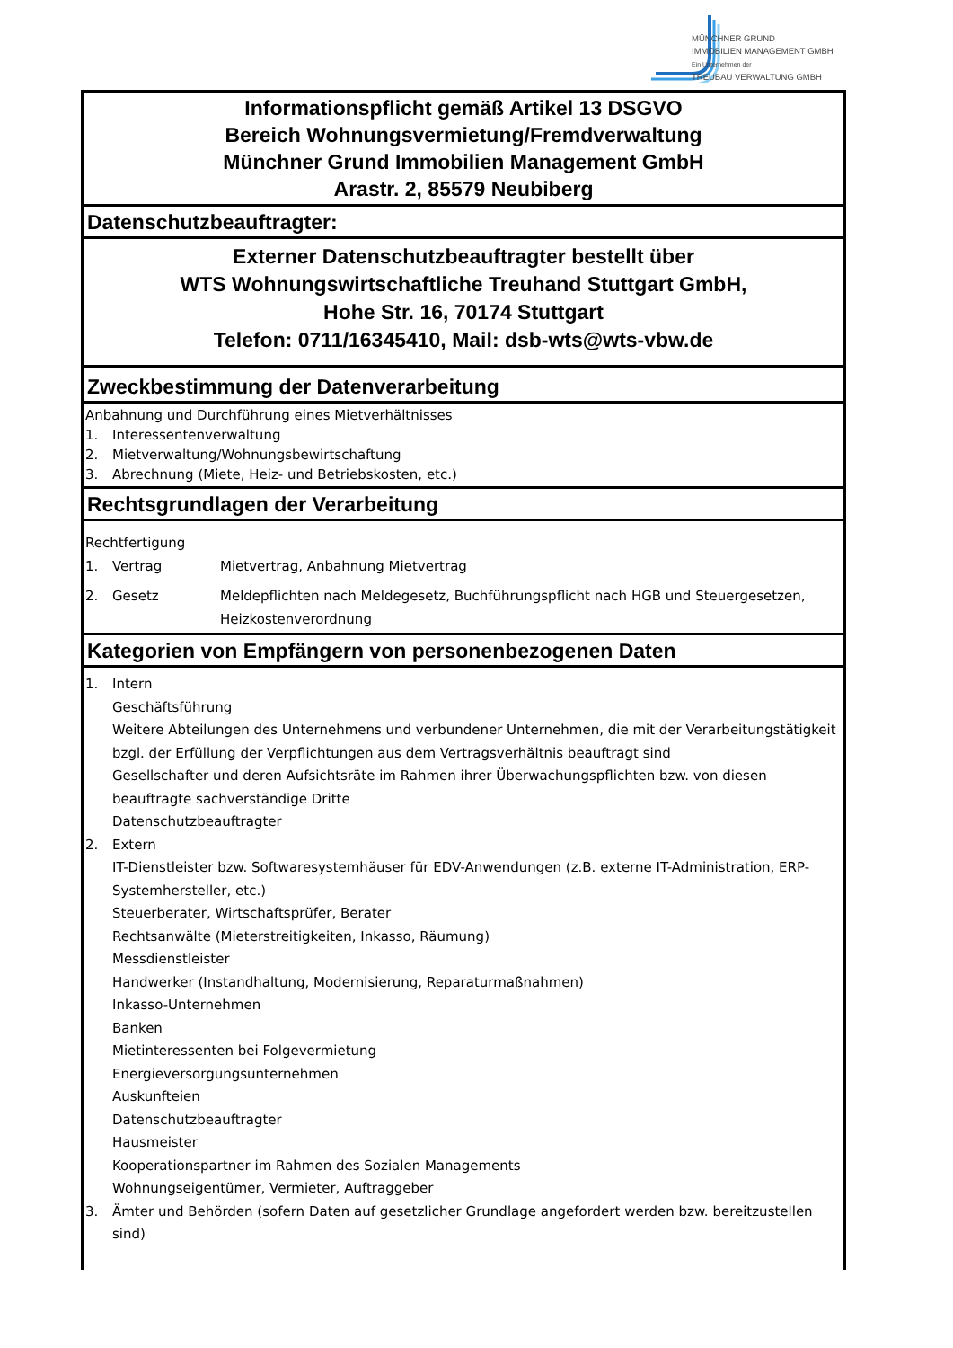MÜNCHNER GRUND
IMMOBILIEN MANAGEMENT GMBH
Ein Unternehmen der
TREUBAU VERWALTUNG GMBH
Informationspflicht gemäß Artikel 13 DSGVO
Bereich Wohnungsvermietung/Fremdverwaltung
Münchner Grund Immobilien Management GmbH
Arastr. 2, 85579 Neubiberg
Datenschutzbeauftragter:
Externer Datenschutzbeauftragter bestellt über
WTS Wohnungswirtschaftliche Treuhand Stuttgart GmbH,
Hohe Str. 16, 70174 Stuttgart
Telefon: 0711/16345410, Mail: dsb-wts@wts-vbw.de
Zweckbestimmung der Datenverarbeitung
Anbahnung und Durchführung eines Mietverhältnisses
1. Interessentenverwaltung
2. Mietverwaltung/Wohnungsbewirtschaftung
3. Abrechnung (Miete, Heiz- und Betriebskosten, etc.)
Rechtsgrundlagen der Verarbeitung
Rechtfertigung
1. Vertrag Mietvertrag, Anbahnung Mietvertrag
2. Gesetz Meldepflichten nach Meldegesetz, Buchführungspflicht nach HGB und Steuergesetzen, Heizkostenverordnung
Kategorien von Empfängern von personenbezogenen Daten
1. Intern
Geschäftsführung
Weitere Abteilungen des Unternehmens und verbundener Unternehmen, die mit der Verarbeitungstätigkeit bzgl. der Erfüllung der Verpflichtungen aus dem Vertragsverhältnis beauftragt sind
Gesellschafter und deren Aufsichtsräte im Rahmen ihrer Überwachungspflichten bzw. von diesen beauftragte sachverständige Dritte
Datenschutzbeauftragter
2. Extern
IT-Dienstleister bzw. Softwaresystemhäuser für EDV-Anwendungen (z.B. externe IT-Administration, ERP-Systemhersteller, etc.)
Steuerberater, Wirtschaftsprüfer, Berater
Rechtsanwälte (Mieterstreitigkeiten, Inkasso, Räumung)
Messdienstleister
Handwerker (Instandhaltung, Modernisierung, Reparaturmaßnahmen)
Inkasso-Unternehmen
Banken
Mietinteressenten bei Folgevermietung
Energieversorgungsunternehmen
Auskunfteien
Datenschutzbeauftragter
Hausmeister
Kooperationspartner im Rahmen des Sozialen Managements
Wohnungseigentümer, Vermieter, Auftraggeber
3. Ämter und Behörden (sofern Daten auf gesetzlicher Grundlage angefordert werden bzw. bereitzustellen sind)